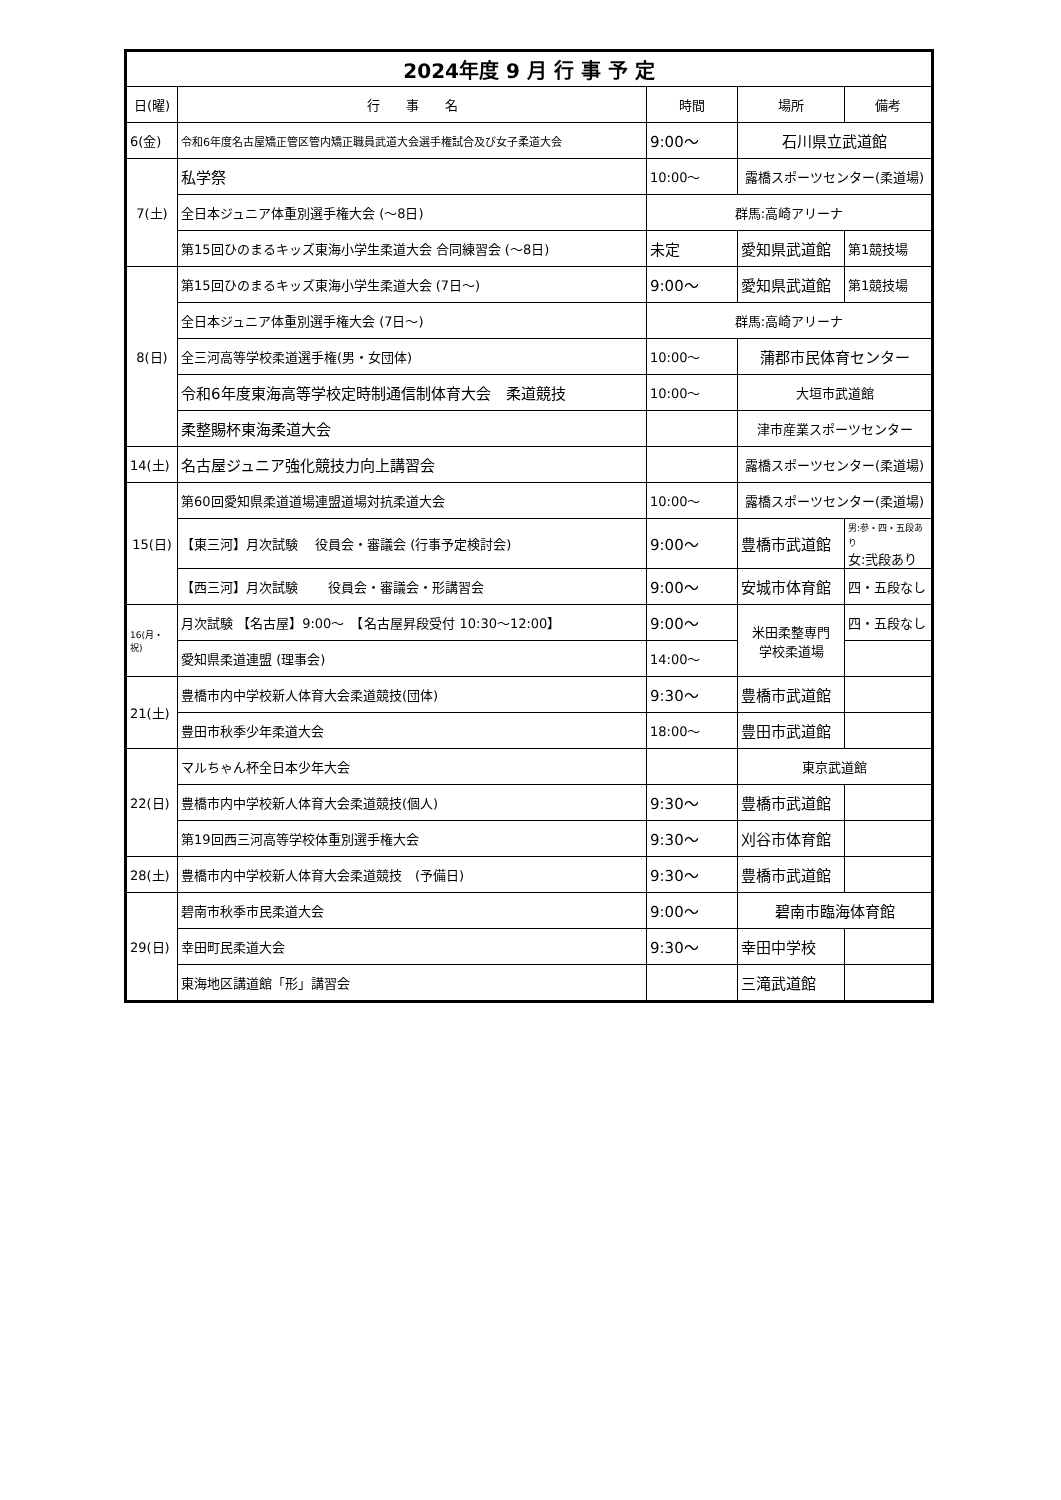| 2024年度 9 月 行 事 予 定 | | | | |
| --- | --- | --- | --- | --- |
| 日(曜) | 行 事 名 | 時間 | 場所 | 備考 |
| 6(金) | 令和6年度名古屋矯正管区管内矯正職員武道大会選手権試合及び女子柔道大会 | 9:00〜 | 石川県立武道館 | |
| 7(土) | 私学祭 | 10:00〜 | 露橋スポーツセンター(柔道場) | |
| | 全日本ジュニア体重別選手権大会 (〜8日) | 群馬:高崎アリーナ | | |
| | 第15回ひのまるキッズ東海小学生柔道大会 合同練習会 (〜8日) | 未定 | 愛知県武道館 | 第1競技場 |
| 8(日) | 第15回ひのまるキッズ東海小学生柔道大会 (7日〜) | 9:00〜 | 愛知県武道館 | 第1競技場 |
| | 全日本ジュニア体重別選手権大会 (7日〜) | 群馬:高崎アリーナ | | |
| | 全三河高等学校柔道選手権(男・女団体) | 10:00〜 | 蒲郡市民体育センター | |
| | 令和6年度東海高等学校定時制通信制体育大会 柔道競技 | 10:00〜 | 大垣市武道館 | |
| | 柔整賜杯東海柔道大会 | | 津市産業スポーツセンター | |
| 14(土) | 名古屋ジュニア強化競技力向上講習会 | | 露橋スポーツセンター(柔道場) | |
| 15(日) | 第60回愛知県柔道道場連盟道場対抗柔道大会 | 10:00〜 | 露橋スポーツセンター(柔道場) | |
| | 【東三河】月次試験 役員会・審議会 (行事予定検討会) | 9:00〜 | 豊橋市武道館 | 男:参・四・五段あり 女:弐段あり |
| | 【西三河】月次試験 役員会・審議会・形講習会 | 9:00〜 | 安城市体育館 | 四・五段なし |
| 16(月・祝) | 月次試験 【名古屋】9:00〜 【名古屋昇段受付 10:30〜12:00】 | 9:00〜 | 米田柔整専門 学校柔道場 | 四・五段なし |
| | 愛知県柔道連盟 (理事会) | 14:00〜 | | |
| 21(土) | 豊橋市内中学校新人体育大会柔道競技(団体) | 9:30〜 | 豊橋市武道館 | |
| | 豊田市秋季少年柔道大会 | 18:00〜 | 豊田市武道館 | |
| 22(日) | マルちゃん杯全日本少年大会 | | 東京武道館 | |
| | 豊橋市内中学校新人体育大会柔道競技(個人) | 9:30〜 | 豊橋市武道館 | |
| | 第19回西三河高等学校体重別選手権大会 | 9:30〜 | 刈谷市体育館 | |
| 28(土) | 豊橋市内中学校新人体育大会柔道競技 (予備日) | 9:30〜 | 豊橋市武道館 | |
| 29(日) | 碧南市秋季市民柔道大会 | 9:00〜 | 碧南市臨海体育館 | |
| | 幸田町民柔道大会 | 9:30〜 | 幸田中学校 | |
| | 東海地区講道館「形」講習会 | | 三滝武道館 | |